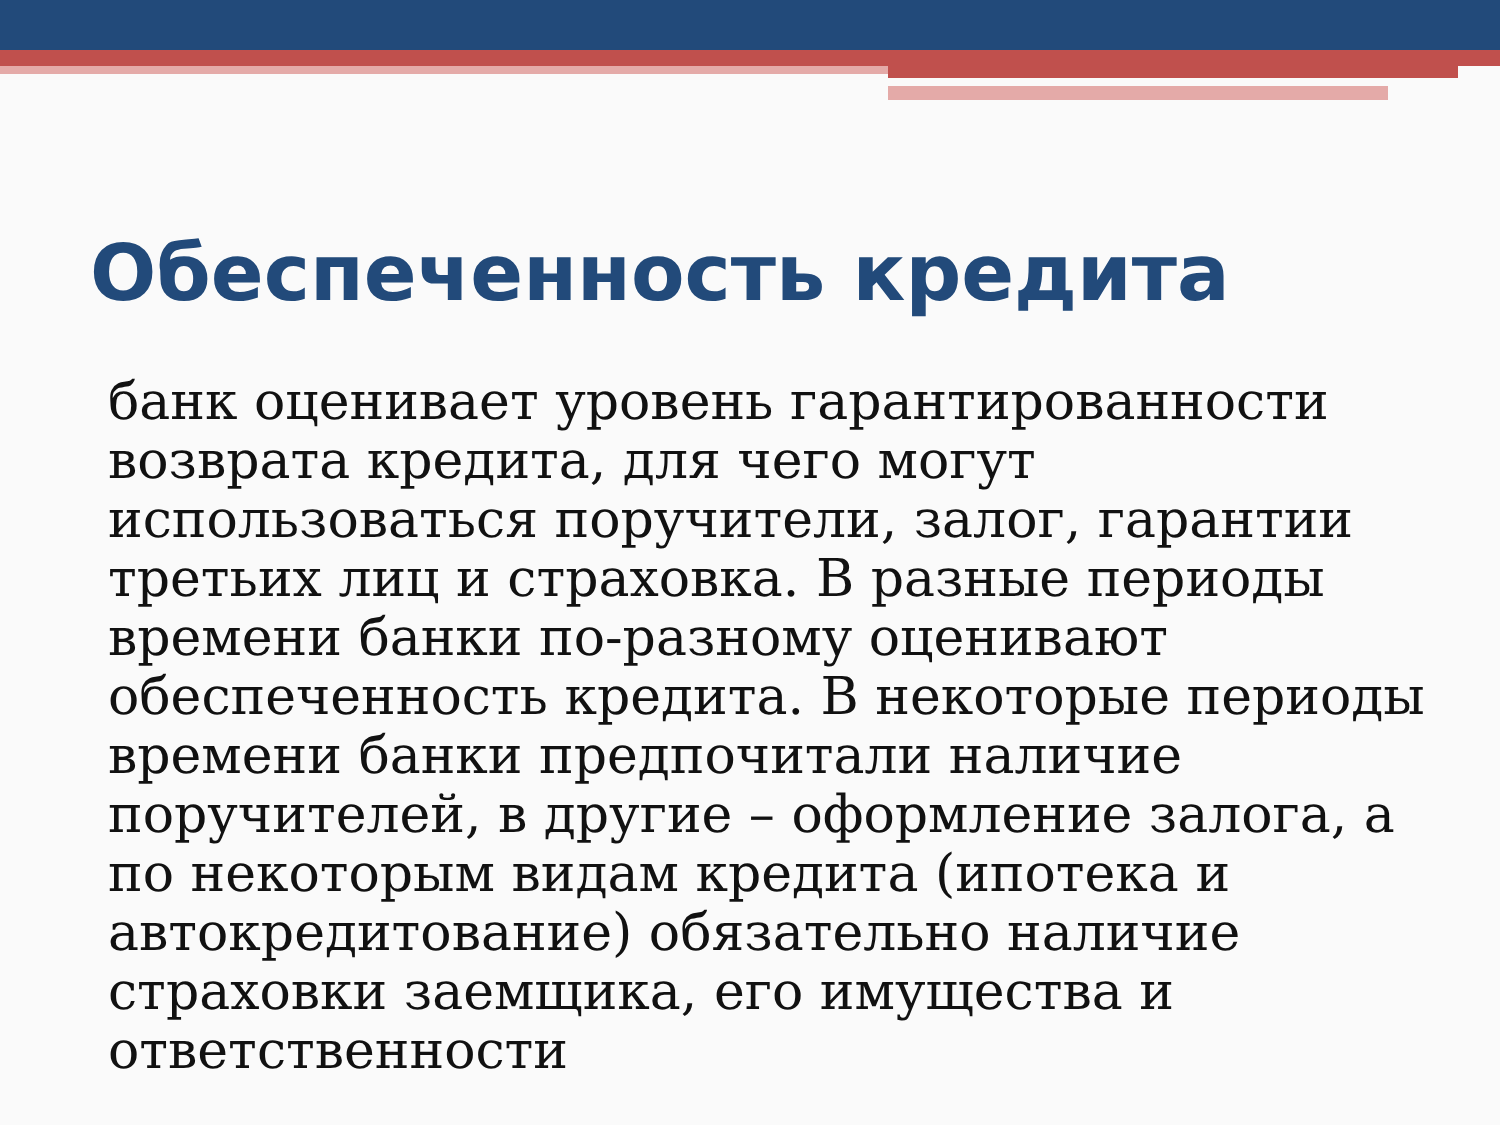Обеспеченность кредита
банк оценивает уровень гарантированности возврата кредита, для чего могут использоваться поручители, залог, гарантии третьих лиц и страховка. В разные периоды времени банки по-разному оценивают обеспеченность кредита. В некоторые периоды времени банки предпочитали наличие поручителей, в другие – оформление залога, а по некоторым видам кредита (ипотека и автокредитование) обязательно наличие страховки заемщика, его имущества и ответственности